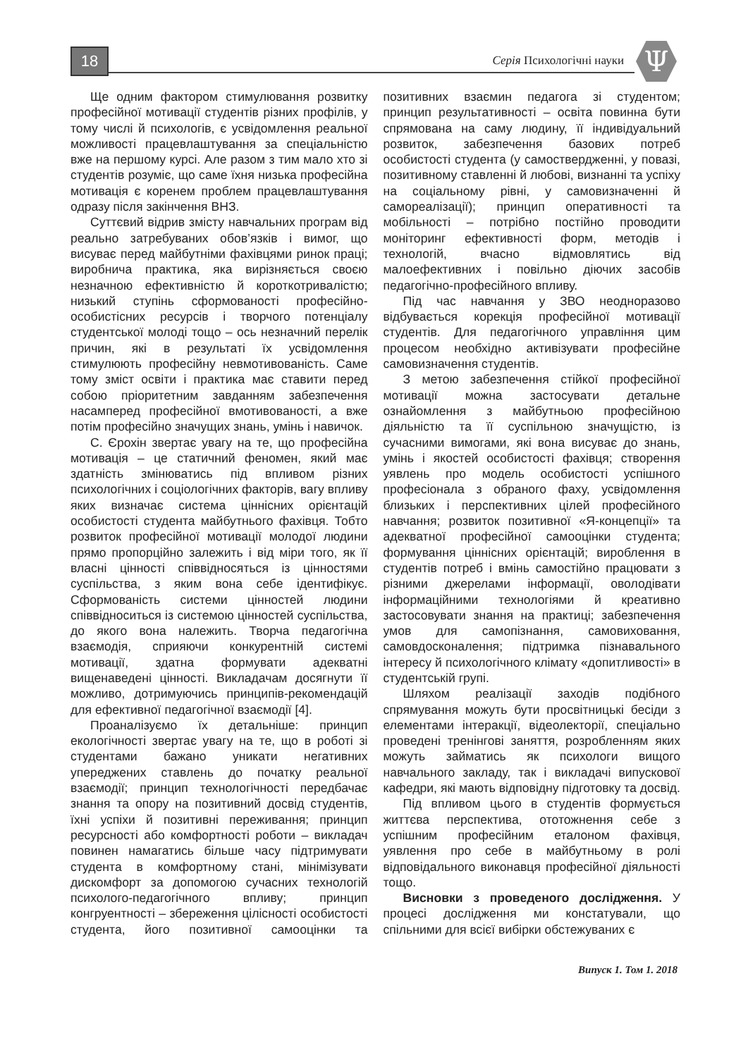18 Серія Психологічні науки Ψ
Ще одним фактором стимулювання розвитку професійної мотивації студентів різних профілів, у тому числі й психологів, є усвідомлення реальної можливості працевлаштування за спеціальністю вже на першому курсі. Але разом з тим мало хто зі студентів розуміє, що саме їхня низька професійна мотивація є коренем проблем працевлаштування одразу після закінчення ВНЗ.
Суттєвий відрив змісту навчальних програм від реально затребуваних обов’язків і вимог, що висуває перед майбутніми фахівцями ринок праці; виробнича практика, яка вирізняється своєю незначною ефективністю й короткотривалістю; низький ступінь сформованості професійно-особистісних ресурсів і творчого потенціалу студентської молоді тощо – ось незначний перелік причин, які в результаті їх усвідомлення стимулюють професійну невмотивованість. Саме тому зміст освіти і практика має ставити перед собою пріоритетним завданням забезпечення насамперед професійної вмотивованості, а вже потім професійно значущих знань, умінь і навичок.
С. Єрохін звертає увагу на те, що професійна мотивація – це статичний феномен, який має здатність змінюватись під впливом різних психологічних і соціологічних факторів, вагу впливу яких визначає система ціннісних орієнтацій особистості студента майбутнього фахівця. Тобто розвиток професійної мотивації молодої людини прямо пропорційно залежить і від міри того, як її власні цінності співвідносяться із цінностями суспільства, з яким вона себе ідентифікує. Сформованість системи цінностей людини співвідноситься із системою цінностей суспільства, до якого вона належить. Творча педагогічна взаємодія, сприяючи конкурентній системі мотивації, здатна формувати адекватні вищенаведені цінності. Викладачам досягнути її можливо, дотримуючись принципів-рекомендацій для ефективної педагогічної взаємодії [4].
Проаналізуємо їх детальніше: принцип екологічності звертає увагу на те, що в роботі зі студентами бажано уникати негативних упереджених ставлень до початку реальної взаємодії; принцип технологічності передбачає знання та опору на позитивний досвід студентів, їхні успіхи й позитивні переживання; принцип ресурсності або комфортності роботи – викладач повинен намагатись більше часу підтримувати студента в комфортному стані, мінімізувати дискомфорт за допомогою сучасних технологій психолого-педагогічного впливу; принцип конгруентності – збереження цілісності особистості студента, його позитивної самооцінки та позитивних взаємин педагога зі студентом; принцип результативності – освіта повинна бути спрямована на саму людину, її індивідуальний розвиток, забезпечення базових потреб особистості студента (у самоствердженні, у повазі, позитивному ставленні й любові, визнанні та успіху на соціальному рівні, у самовизначенні й самореалізації); принцип оперативності та мобільності – потрібно постійно проводити моніторинг ефективності форм, методів і технологій, вчасно відмовлятись від малоефективних і повільно діючих засобів педагогічно-професійного впливу.
Під час навчання у ЗВО неодноразово відбувається корекція професійної мотивації студентів. Для педагогічного управління цим процесом необхідно активізувати професійне самовизначення студентів.
З метою забезпечення стійкої професійної мотивації можна застосувати детальне ознайомлення з майбутньою професійною діяльністю та її суспільною значущістю, із сучасними вимогами, які вона висуває до знань, умінь і якостей особистості фахівця; створення уявлень про модель особистості успішного професіонала з обраного фаху, усвідомлення близьких і перспективних цілей професійного навчання; розвиток позитивної «Я-концепції» та адекватної професійної самооцінки студента; формування ціннісних орієнтацій; вироблення в студентів потреб і вмінь самостійно працювати з різними джерелами інформації, оволодівати інформаційними технологіями й креативно застосовувати знання на практиці; забезпечення умов для самопізнання, самовиховання, самовдосконалення; підтримка пізнавального інтересу й психологічного клімату «допитливості» в студентській групі.
Шляхом реалізації заходів подібного спрямування можуть бути просвітницькі бесіди з елементами інтеракції, відеолекторії, спеціально проведені тренінгові заняття, розробленням яких можуть займатись як психологи вищого навчального закладу, так і викладачі випускової кафедри, які мають відповідну підготовку та досвід.
Під впливом цього в студентів формується життєва перспектива, ототожнення себе з успішним професійним еталоном фахівця, уявлення про себе в майбутньому в ролі відповідального виконавця професійної діяльності тощо.
Висновки з проведеного дослідження. У процесі дослідження ми констатували, що спільними для всієї вибірки обстежуваних є
Випуск 1. Том 1. 2018